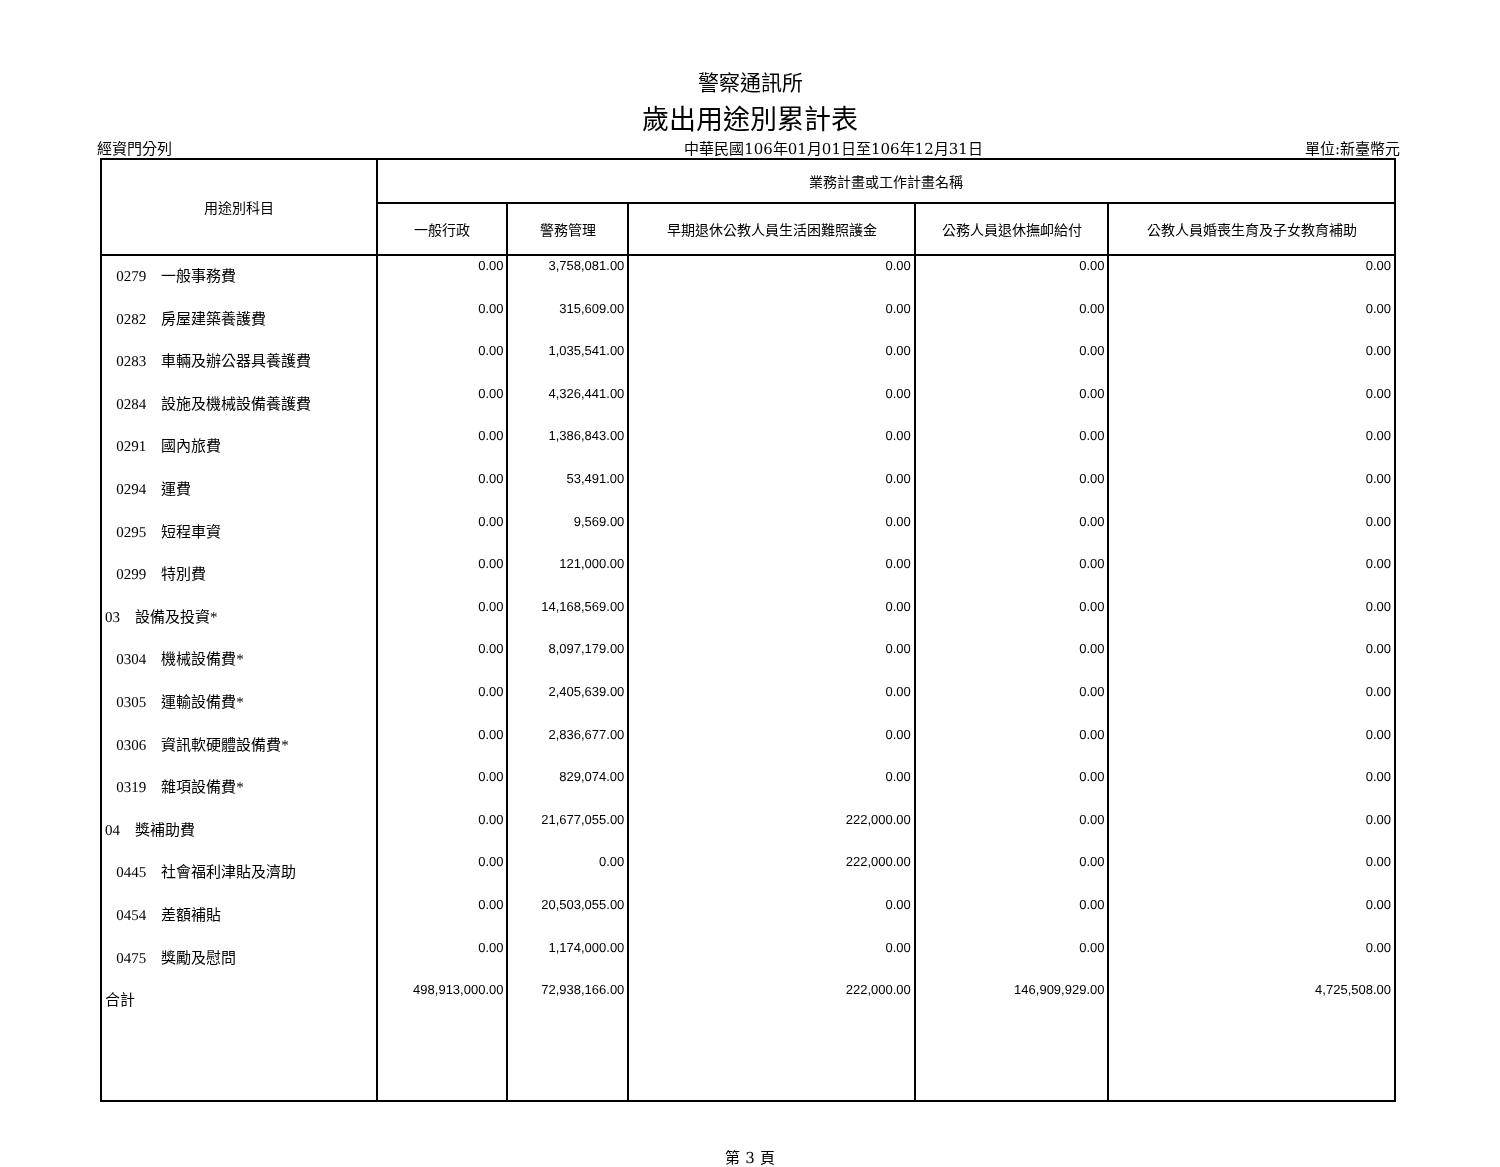警察通訊所
歲出用途別累計表
經資門分列 中華民國106年01月01日至106年12月31日 單位:新臺幣元
| 用途別科目 | 業務計畫或工作計畫名稱 | | | | |
| --- | --- | --- | --- | --- | --- |
| | 一般行政 | 警務管理 | 早期退休公教人員生活困難照護金 | 公務人員退休撫卹給付 | 公教人員婚喪生育及子女教育補助 |
| 0279 一般事務費 | 0.00 | 3,758,081.00 | 0.00 | 0.00 | 0.00 |
| 0282 房屋建築養護費 | 0.00 | 315,609.00 | 0.00 | 0.00 | 0.00 |
| 0283 車輛及辦公器具養護費 | 0.00 | 1,035,541.00 | 0.00 | 0.00 | 0.00 |
| 0284 設施及機械設備養護費 | 0.00 | 4,326,441.00 | 0.00 | 0.00 | 0.00 |
| 0291 國內旅費 | 0.00 | 1,386,843.00 | 0.00 | 0.00 | 0.00 |
| 0294 運費 | 0.00 | 53,491.00 | 0.00 | 0.00 | 0.00 |
| 0295 短程車資 | 0.00 | 9,569.00 | 0.00 | 0.00 | 0.00 |
| 0299 特別費 | 0.00 | 121,000.00 | 0.00 | 0.00 | 0.00 |
| 03 設備及投資* | 0.00 | 14,168,569.00 | 0.00 | 0.00 | 0.00 |
| 0304 機械設備費* | 0.00 | 8,097,179.00 | 0.00 | 0.00 | 0.00 |
| 0305 運輸設備費* | 0.00 | 2,405,639.00 | 0.00 | 0.00 | 0.00 |
| 0306 資訊軟硬體設備費* | 0.00 | 2,836,677.00 | 0.00 | 0.00 | 0.00 |
| 0319 雜項設備費* | 0.00 | 829,074.00 | 0.00 | 0.00 | 0.00 |
| 04 獎補助費 | 0.00 | 21,677,055.00 | 222,000.00 | 0.00 | 0.00 |
| 0445 社會福利津貼及濟助 | 0.00 | 0.00 | 222,000.00 | 0.00 | 0.00 |
| 0454 差額補貼 | 0.00 | 20,503,055.00 | 0.00 | 0.00 | 0.00 |
| 0475 獎勵及慰問 | 0.00 | 1,174,000.00 | 0.00 | 0.00 | 0.00 |
| 合計 | 498,913,000.00 | 72,938,166.00 | 222,000.00 | 146,909,929.00 | 4,725,508.00 |
第 3 頁